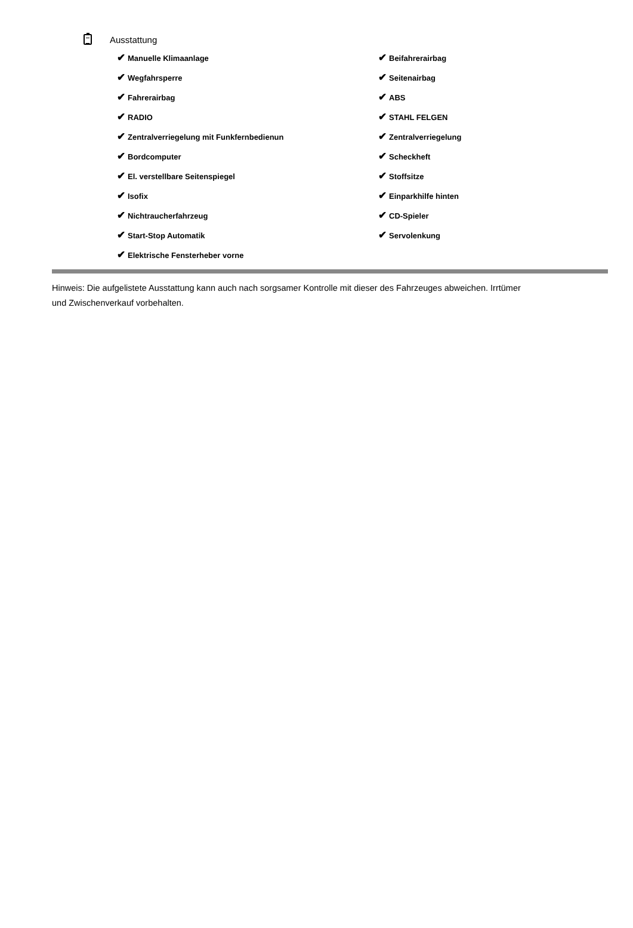Ausstattung
| ✔ Manuelle Klimaanlage | ✔ Beifahrerairbag |
| ✔ Wegfahrsperre | ✔ Seitenairbag |
| ✔ Fahrerairbag | ✔ ABS |
| ✔ RADIO | ✔ STAHL FELGEN |
| ✔ Zentralverriegelung mit Funkfernbedienun | ✔ Zentralverriegelung |
| ✔ Bordcomputer | ✔ Scheckheft |
| ✔ El. verstellbare Seitenspiegel | ✔ Stoffsitze |
| ✔ Isofix | ✔ Einparkhilfe hinten |
| ✔ Nichtraucherfahrzeug | ✔ CD-Spieler |
| ✔ Start-Stop Automatik | ✔ Servolenkung |
| ✔ Elektrische Fensterheber vorne | |
Hinweis: Die aufgelistete Ausstattung kann auch nach sorgsamer Kontrolle mit dieser des Fahrzeuges abweichen. Irrtümer und Zwischenverkauf vorbehalten.